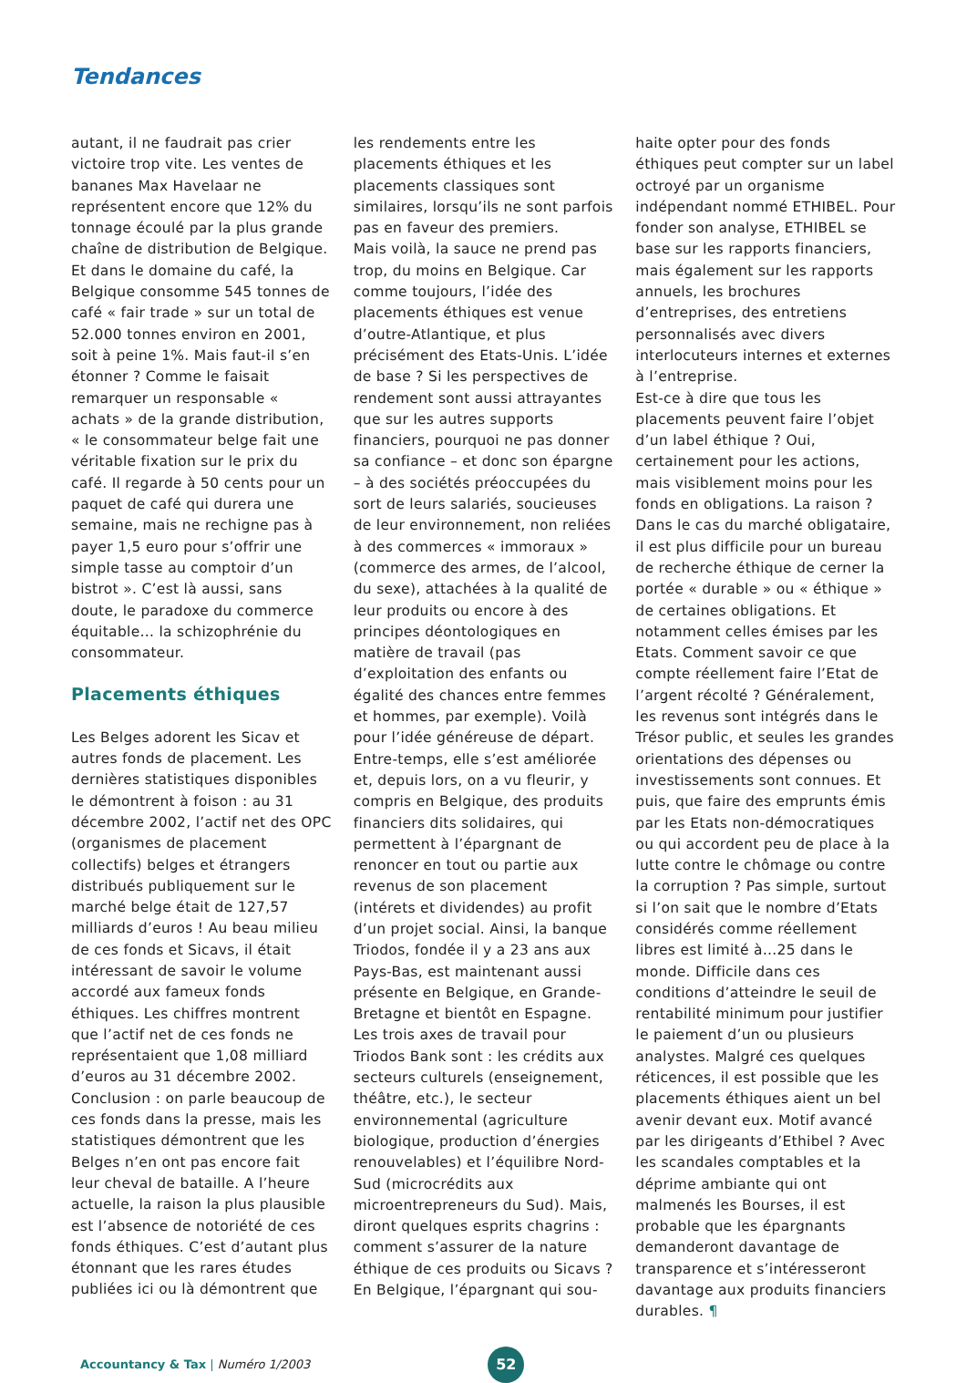Tendances
autant, il ne faudrait pas crier victoire trop vite. Les ventes de bananes Max Havelaar ne représentent encore que 12% du tonnage écoulé par la plus grande chaîne de distribution de Belgique. Et dans le domaine du café, la Belgique consomme 545 tonnes de café « fair trade » sur un total de 52.000 tonnes environ en 2001, soit à peine 1%. Mais faut-il s’en étonner ? Comme le faisait remarquer un responsable « achats » de la grande distribution, « le consommateur belge fait une véritable fixation sur le prix du café. Il regarde à 50 cents pour un paquet de café qui durera une semaine, mais ne rechigne pas à payer 1,5 euro pour s’offrir une simple tasse au comptoir d’un bistrot ». C’est là aussi, sans doute, le paradoxe du commerce équitable… la schizophrénie du consommateur.
Placements éthiques
Les Belges adorent les Sicav et autres fonds de placement. Les dernières statistiques disponibles le démontrent à foison : au 31 décembre 2002, l’actif net des OPC (organismes de placement collectifs) belges et étrangers distribués publiquement sur le marché belge était de 127,57 milliards d’euros ! Au beau milieu de ces fonds et Sicavs, il était intéressant de savoir le volume accordé aux fameux fonds éthiques. Les chiffres montrent que l’actif net de ces fonds ne représentaient que 1,08 milliard d’euros au 31 décembre 2002. Conclusion : on parle beaucoup de ces fonds dans la presse, mais les statistiques démontrent que les Belges n’en ont pas encore fait leur cheval de bataille. A l’heure actuelle, la raison la plus plausible est l’absence de notoriété de ces fonds éthiques. C’est d’autant plus étonnant que les rares études publiées ici ou là démontrent que
les rendements entre les placements éthiques et les placements classiques sont similaires, lorsqu’ils ne sont parfois pas en faveur des premiers.
Mais voilà, la sauce ne prend pas trop, du moins en Belgique. Car comme toujours, l’idée des placements éthiques est venue d’outre-Atlantique, et plus précisément des Etats-Unis. L’idée de base ? Si les perspectives de rendement sont aussi attrayantes que sur les autres supports financiers, pourquoi ne pas donner sa confiance – et donc son épargne – à des sociétés préoccupées du sort de leurs salariés, soucieuses de leur environnement, non reliées à des commerces « immoraux » (commerce des armes, de l’alcool, du sexe), attachées à la qualité de leur produits ou encore à des principes déontologiques en matière de travail (pas d’exploitation des enfants ou égalité des chances entre femmes et hommes, par exemple). Voilà pour l’idée généreuse de départ. Entre-temps, elle s’est améliorée et, depuis lors, on a vu fleurir, y compris en Belgique, des produits financiers dits solidaires, qui permettent à l’épargnant de renoncer en tout ou partie aux revenus de son placement (intérets et dividendes) au profit d’un projet social. Ainsi, la banque Triodos, fondée il y a 23 ans aux Pays-Bas, est maintenant aussi présente en Belgique, en Grande-Bretagne et bientôt en Espagne. Les trois axes de travail pour Triodos Bank sont : les crédits aux secteurs culturels (enseignement, théâtre, etc.), le secteur environnemental (agriculture biologique, production d’énergies renouvelables) et l’équilibre Nord-Sud (microcrédits aux microentrepreneurs du Sud). Mais, diront quelques esprits chagrins : comment s’assurer de la nature éthique de ces produits ou Sicavs ? En Belgique, l’épargnant qui sou-
haite opter pour des fonds éthiques peut compter sur un label octroyé par un organisme indépendant nommé ETHIBEL. Pour fonder son analyse, ETHIBEL se base sur les rapports financiers, mais également sur les rapports annuels, les brochures d’entreprises, des entretiens personnalisés avec divers interlocuteurs internes et externes à l’entreprise.
Est-ce à dire que tous les placements peuvent faire l’objet d’un label éthique ? Oui, certainement pour les actions, mais visiblement moins pour les fonds en obligations. La raison ? Dans le cas du marché obligataire, il est plus difficile pour un bureau de recherche éthique de cerner la portée « durable » ou « éthique » de certaines obligations. Et notamment celles émises par les Etats. Comment savoir ce que compte réellement faire l’Etat de l’argent récolté ? Généralement, les revenus sont intégrés dans le Trésor public, et seules les grandes orientations des dépenses ou investissements sont connues. Et puis, que faire des emprunts émis par les Etats non-démocratiques ou qui accordent peu de place à la lutte contre le chômage ou contre la corruption ? Pas simple, surtout si l’on sait que le nombre d’Etats considérés comme réellement libres est limité à…25 dans le monde. Difficile dans ces conditions d’atteindre le seuil de rentabilité minimum pour justifier le paiement d’un ou plusieurs analystes. Malgré ces quelques réticences, il est possible que les placements éthiques aient un bel avenir devant eux. Motif avancé par les dirigeants d’Ethibel ? Avec les scandales comptables et la déprime ambiante qui ont malmenés les Bourses, il est probable que les épargnants demanderont davantage de transparence et s’intéresseront davantage aux produits financiers durables. ¶
Accountancy & Tax | Numéro 1/2003
52